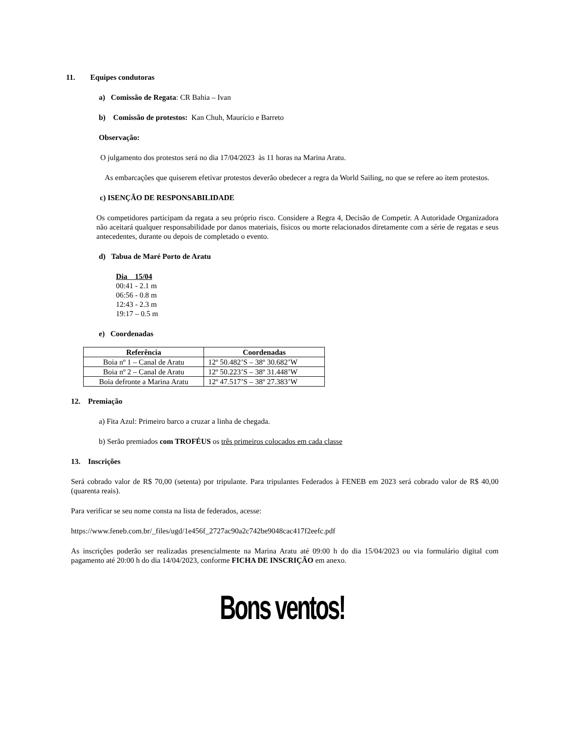11. Equipes condutoras
a) Comissão de Regata: CR Bahia – Ivan
b) Comissão de protestos: Kan Chuh, Maurício e Barreto
Observação:
O julgamento dos protestos será no dia 17/04/2023 às 11 horas na Marina Aratu.
As embarcações que quiserem efetivar protestos deverão obedecer a regra da World Sailing, no que se refere ao item protestos.
c) ISENÇÃO DE RESPONSABILIDADE
Os competidores participam da regata a seu próprio risco. Considere a Regra 4, Decisão de Competir. A Autoridade Organizadora não aceitará qualquer responsabilidade por danos materiais, físicos ou morte relacionados diretamente com a série de regatas e seus antecedentes, durante ou depois de completado o evento.
d) Tabua de Maré Porto de Aratu
Dia 15/04
00:41 - 2.1 m
06:56 - 0.8 m
12:43 - 2.3 m
19:17 – 0.5 m
e) Coordenadas
| Referência | Coordenadas |
| --- | --- |
| Boia nº 1 – Canal de Aratu | 12º 50.482’S – 38º 30.682’W |
| Boia nº 2 – Canal de Aratu | 12º 50.223’S – 38º 31.448’W |
| Boia defronte a Marina Aratu | 12º 47.517’S – 38º 27.383’W |
12. Premiação
a) Fita Azul: Primeiro barco a cruzar a linha de chegada.
b) Serão premiados com TROFÉUS os três primeiros colocados em cada classe
13. Inscrições
Será cobrado valor de R$ 70,00 (setenta) por tripulante. Para tripulantes Federados à FENEB em 2023 será cobrado valor de R$ 40,00 (quarenta reais).
Para verificar se seu nome consta na lista de federados, acesse:
https://www.feneb.com.br/_files/ugd/1e456f_2727ac90a2c742be9048cac417f2eefc.pdf
As inscrições poderão ser realizadas presencialmente na Marina Aratu até 09:00 h do dia 15/04/2023 ou via formulário digital com pagamento até 20:00 h do dia 14/04/2023, conforme FICHA DE INSCRIÇÃO em anexo.
Bons ventos!